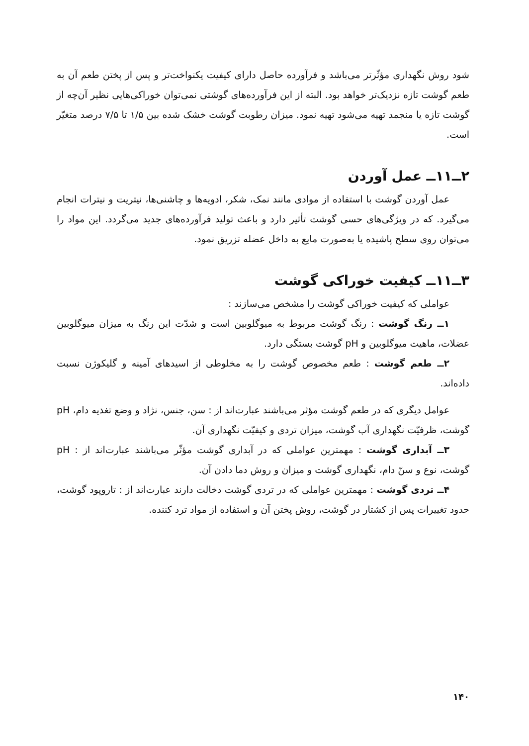شود روش نگهداری مؤثّرتر می‌باشد و فرآورده حاصل دارای کیفیت یکنواخت‌تر و پس از پختن طعم آن به طعم گوشت تازه نزدیک‌تر خواهد بود. البته از این فرآورده‌های گوشتی نمی‌توان خوراکی‌هایی نظیر آن‌چه از گوشت تازه یا منجمد تهیه می‌شود تهیه نمود. میزان رطوبت گوشت خشک شده بین ۱/۵ تا ۷/۵ درصد متغیّر است.
۲ــ۱۱ــ عمل آوردن
عمل آوردن گوشت با استفاده از موادی مانند نمک، شکر، ادویه‌ها و چاشنی‌ها، نیتریت و نیترات انجام می‌گیرد. که در ویژگی‌های حسی گوشت تأثیر دارد و باعث تولید فرآورده‌های جدید می‌گردد. این مواد را می‌توان روی سطح پاشیده یا به‌صورت مایع به داخل عضله تزریق نمود.
۳ــ۱۱ــ کیفیت خوراکی گوشت
عواملی که کیفیت خوراکی گوشت را مشخص می‌سازند :
۱ــ رنگ گوشت : رنگ گوشت مربوط به میوگلوبین است و شدّت این رنگ به میزان میوگلوبین عضلات، ماهیت میوگلوبین و pH گوشت بستگی دارد.
۲ــ طعم گوشت : طعم مخصوص گوشت را به مخلوطی از اسیدهای آمینه و گلیکوژن نسبت داده‌اند.
عوامل دیگری که در طعم گوشت مؤثر می‌باشند عبارت‌اند از : سن، جنس، نژاد و وضع تغذیه دام، pH گوشت، ظرفیّت نگهداری آب گوشت، میزان تردی و کیفیّت نگهداری آن.
۳ــ آبداری گوشت : مهمترین عواملی که در آبداری گوشت مؤثّر می‌باشند عبارت‌اند از : pH گوشت، نوع و سنّ دام، نگهداری گوشت و میزان و روش دما دادن آن.
۴ــ تردی گوشت : مهمترین عواملی که در تردی گوشت دخالت دارند عبارت‌اند از : تاروپود گوشت، حدود تغییرات پس از کشتار در گوشت، روش پختن آن و استفاده از مواد ترد کننده.
۱۴۰